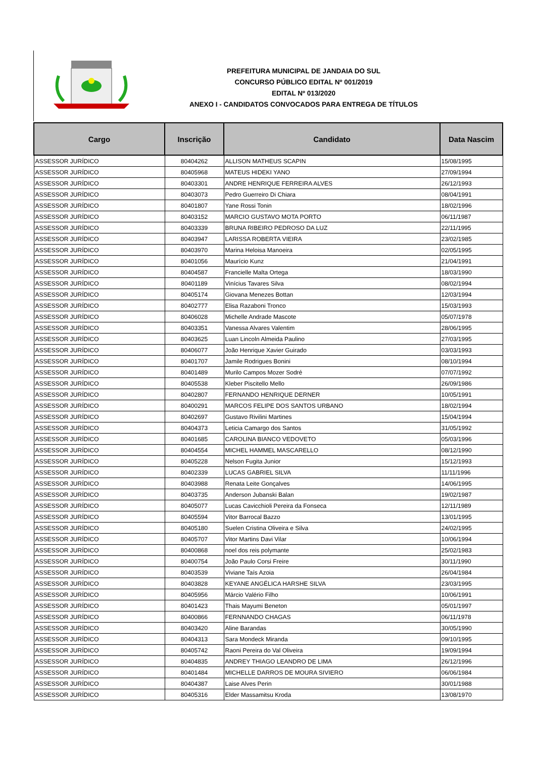PREFEITURA MUNICIPAL DE JANDAIA DO SUL
CONCURSO PÚBLICO EDITAL Nº 001/2019
EDITAL Nº 013/2020
ANEXO I - CANDIDATOS CONVOCADOS PARA ENTREGA DE TÍTULOS
| Cargo | Inscrição | Candidato | Data Nascim |
| --- | --- | --- | --- |
| ASSESSOR JURÍDICO | 80404262 | ALLISON MATHEUS SCAPIN | 15/08/1995 |
| ASSESSOR JURÍDICO | 80405968 | MATEUS HIDEKI YANO | 27/09/1994 |
| ASSESSOR JURÍDICO | 80403301 | ANDRE HENRIQUE FERREIRA ALVES | 26/12/1993 |
| ASSESSOR JURÍDICO | 80403073 | Pedro Guerreiro Di Chiara | 08/04/1991 |
| ASSESSOR JURÍDICO | 80401807 | Yane Rossi Tonin | 18/02/1996 |
| ASSESSOR JURÍDICO | 80403152 | MARCIO GUSTAVO MOTA PORTO | 06/11/1987 |
| ASSESSOR JURÍDICO | 80403339 | BRUNA RIBEIRO PEDROSO DA LUZ | 22/11/1995 |
| ASSESSOR JURÍDICO | 80403947 | LARISSA ROBERTA VIEIRA | 23/02/1985 |
| ASSESSOR JURÍDICO | 80403970 | Marina Heloisa Manoeira | 02/05/1995 |
| ASSESSOR JURÍDICO | 80401056 | Maurício Kunz | 21/04/1991 |
| ASSESSOR JURÍDICO | 80404587 | Francielle Malta Ortega | 18/03/1990 |
| ASSESSOR JURÍDICO | 80401189 | Vinícius Tavares Silva | 08/02/1994 |
| ASSESSOR JURÍDICO | 80405174 | Giovana Menezes Bottan | 12/03/1994 |
| ASSESSOR JURÍDICO | 80402777 | Elisa Razaboni Tronco | 15/03/1993 |
| ASSESSOR JURÍDICO | 80406028 | Michelle Andrade Mascote | 05/07/1978 |
| ASSESSOR JURÍDICO | 80403351 | Vanessa Alvares Valentim | 28/06/1995 |
| ASSESSOR JURÍDICO | 80403625 | Luan Lincoln Almeida Paulino | 27/03/1995 |
| ASSESSOR JURÍDICO | 80406077 | João Henrique Xavier Guirado | 03/03/1993 |
| ASSESSOR JURÍDICO | 80401707 | Jamile Rodrigues Bonini | 08/10/1994 |
| ASSESSOR JURÍDICO | 80401489 | Murilo Campos Mozer Sodré | 07/07/1992 |
| ASSESSOR JURÍDICO | 80405538 | Kleber Piscitello Mello | 26/09/1986 |
| ASSESSOR JURÍDICO | 80402807 | FERNANDO HENRIQUE DERNER | 10/05/1991 |
| ASSESSOR JURÍDICO | 80400291 | MARCOS FELIPE DOS SANTOS URBANO | 18/02/1994 |
| ASSESSOR JURÍDICO | 80402697 | Gustavo Rivilini Martines | 15/04/1994 |
| ASSESSOR JURÍDICO | 80404373 | Leticia Camargo dos Santos | 31/05/1992 |
| ASSESSOR JURÍDICO | 80401685 | CAROLINA BIANCO VEDOVETO | 05/03/1996 |
| ASSESSOR JURÍDICO | 80404554 | MICHEL HAMMEL MASCARELLO | 08/12/1990 |
| ASSESSOR JURÍDICO | 80405228 | Nelson Fugita Junior | 15/12/1993 |
| ASSESSOR JURÍDICO | 80402339 | LUCAS GABRIEL SILVA | 11/11/1996 |
| ASSESSOR JURÍDICO | 80403988 | Renata Leite Gonçalves | 14/06/1995 |
| ASSESSOR JURÍDICO | 80403735 | Anderson Jubanski Balan | 19/02/1987 |
| ASSESSOR JURÍDICO | 80405077 | Lucas Cavicchioli Pereira da Fonseca | 12/11/1989 |
| ASSESSOR JURÍDICO | 80405594 | Vitor Barrocal Bazzo | 13/01/1995 |
| ASSESSOR JURÍDICO | 80405180 | Suelen Cristina Oliveira e Silva | 24/02/1995 |
| ASSESSOR JURÍDICO | 80405707 | Vitor Martins Davi Vilar | 10/06/1994 |
| ASSESSOR JURÍDICO | 80400868 | noel dos reis polymante | 25/02/1983 |
| ASSESSOR JURÍDICO | 80400754 | João Paulo Corsi Freire | 30/11/1990 |
| ASSESSOR JURÍDICO | 80403539 | Viviane Taís Azoia | 26/04/1984 |
| ASSESSOR JURÍDICO | 80403828 | KEYANE ANGÉLICA HARSHE SILVA | 23/03/1995 |
| ASSESSOR JURÍDICO | 80405956 | Márcio Valério Filho | 10/06/1991 |
| ASSESSOR JURÍDICO | 80401423 | Thais Mayumi Beneton | 05/01/1997 |
| ASSESSOR JURÍDICO | 80400866 | FERNNANDO CHAGAS | 06/11/1978 |
| ASSESSOR JURÍDICO | 80403420 | Aline Barandas | 30/05/1990 |
| ASSESSOR JURÍDICO | 80404313 | Sara Mondeck Miranda | 09/10/1995 |
| ASSESSOR JURÍDICO | 80405742 | Raoni Pereira do Val Oliveira | 19/09/1994 |
| ASSESSOR JURÍDICO | 80404835 | ANDREY THIAGO LEANDRO DE LIMA | 26/12/1996 |
| ASSESSOR JURÍDICO | 80401484 | MICHELLE DARROS DE MOURA SIVIERO | 06/06/1984 |
| ASSESSOR JURÍDICO | 80404387 | Laise Alves Perin | 30/01/1988 |
| ASSESSOR JURÍDICO | 80405316 | Elder Massamitsu Kroda | 13/08/1970 |